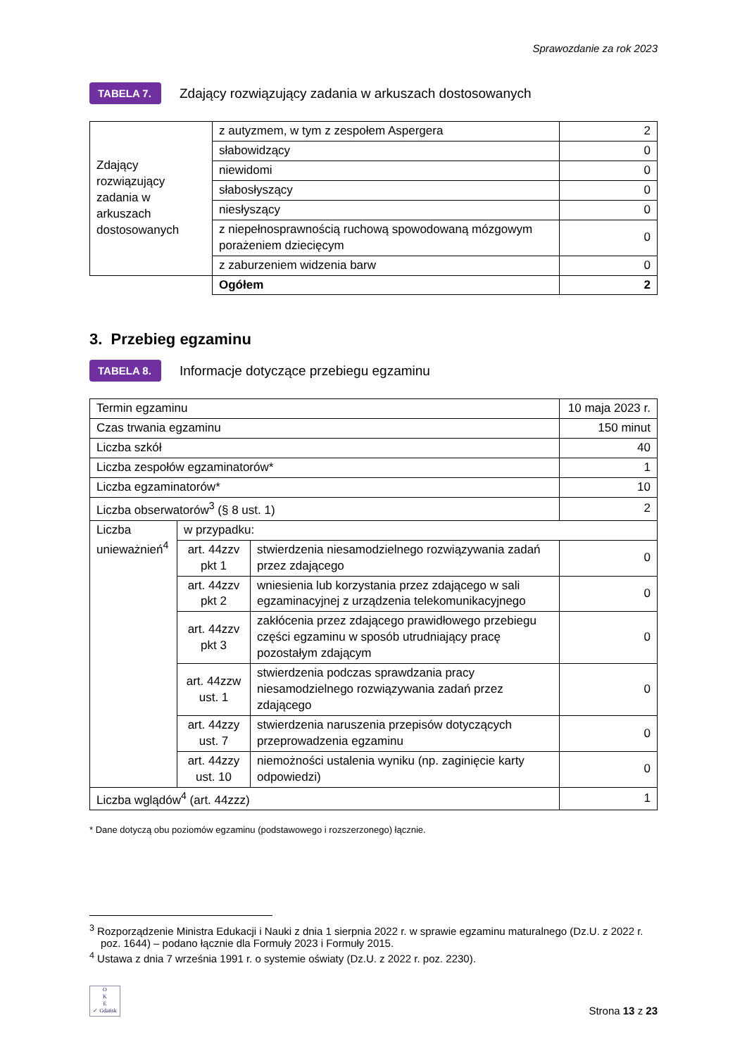Sprawozdanie za rok 2023
TABELA 7. Zdający rozwiązujący zadania w arkuszach dostosowanych
| Zdający rozwiązujący zadania w arkuszach dostosowanych | z autyzmem, w tym z zespołem Aspergera | 2 |
| | słabowidzący | 0 |
| | niewidomi | 0 |
| | słabosłyszący | 0 |
| | niesłyszący | 0 |
| | z niepełnosprawnością ruchową spowodowaną mózgowym porażeniem dziecięcym | 0 |
| | z zaburzeniem widzenia barw | 0 |
| | Ogółem | 2 |
3. Przebieg egzaminu
TABELA 8. Informacje dotyczące przebiegu egzaminu
| Termin egzaminu | | | 10 maja 2023 r. |
| Czas trwania egzaminu | | | 150 minut |
| Liczba szkół | | | 40 |
| Liczba zespołów egzaminatorów* | | | 1 |
| Liczba egzaminatorów* | | | 10 |
| Liczba obserwatorów<sup>3</sup> (§ 8 ust. 1) | | | 2 |
| Liczba unieważnień<sup>4</sup> | w przypadku: | | |
| | art. 44zzv pkt 1 | stwierdzenia niesamodzielnego rozwiązywania zadań przez zdającego | 0 |
| | art. 44zzv pkt 2 | wniesienia lub korzystania przez zdającego w sali egzaminacyjnej z urządzenia telekomunikacyjnego | 0 |
| | art. 44zzv pkt 3 | zakłócenia przez zdającego prawidłowego przebiegu części egzaminu w sposób utrudniający pracę pozostałym zdającym | 0 |
| | art. 44zzw ust. 1 | stwierdzenia podczas sprawdzania pracy niesamodzielnego rozwiązywania zadań przez zdającego | 0 |
| | art. 44zzy ust. 7 | stwierdzenia naruszenia przepisów dotyczących przeprowadzenia egzaminu | 0 |
| | art. 44zzy ust. 10 | niemożności ustalenia wyniku (np. zaginięcie karty odpowiedzi) | 0 |
| Liczba wglądów<sup>4</sup> (art. 44zzz) | | | 1 |
* Dane dotyczą obu poziomów egzaminu (podstawowego i rozszerzonego) łącznie.
<sup>3</sup> Rozporządzenie Ministra Edukacji i Nauki z dnia 1 sierpnia 2022 r. w sprawie egzaminu maturalnego (Dz.U. z 2022 r. poz. 1644) – podano łącznie dla Formuły 2023 i Formuły 2015.
<sup>4</sup> Ustawa z dnia 7 września 1991 r. o systemie oświaty (Dz.U. z 2022 r. poz. 2230).
O
K
E
✓ Gdańsk
Strona 13 z 23